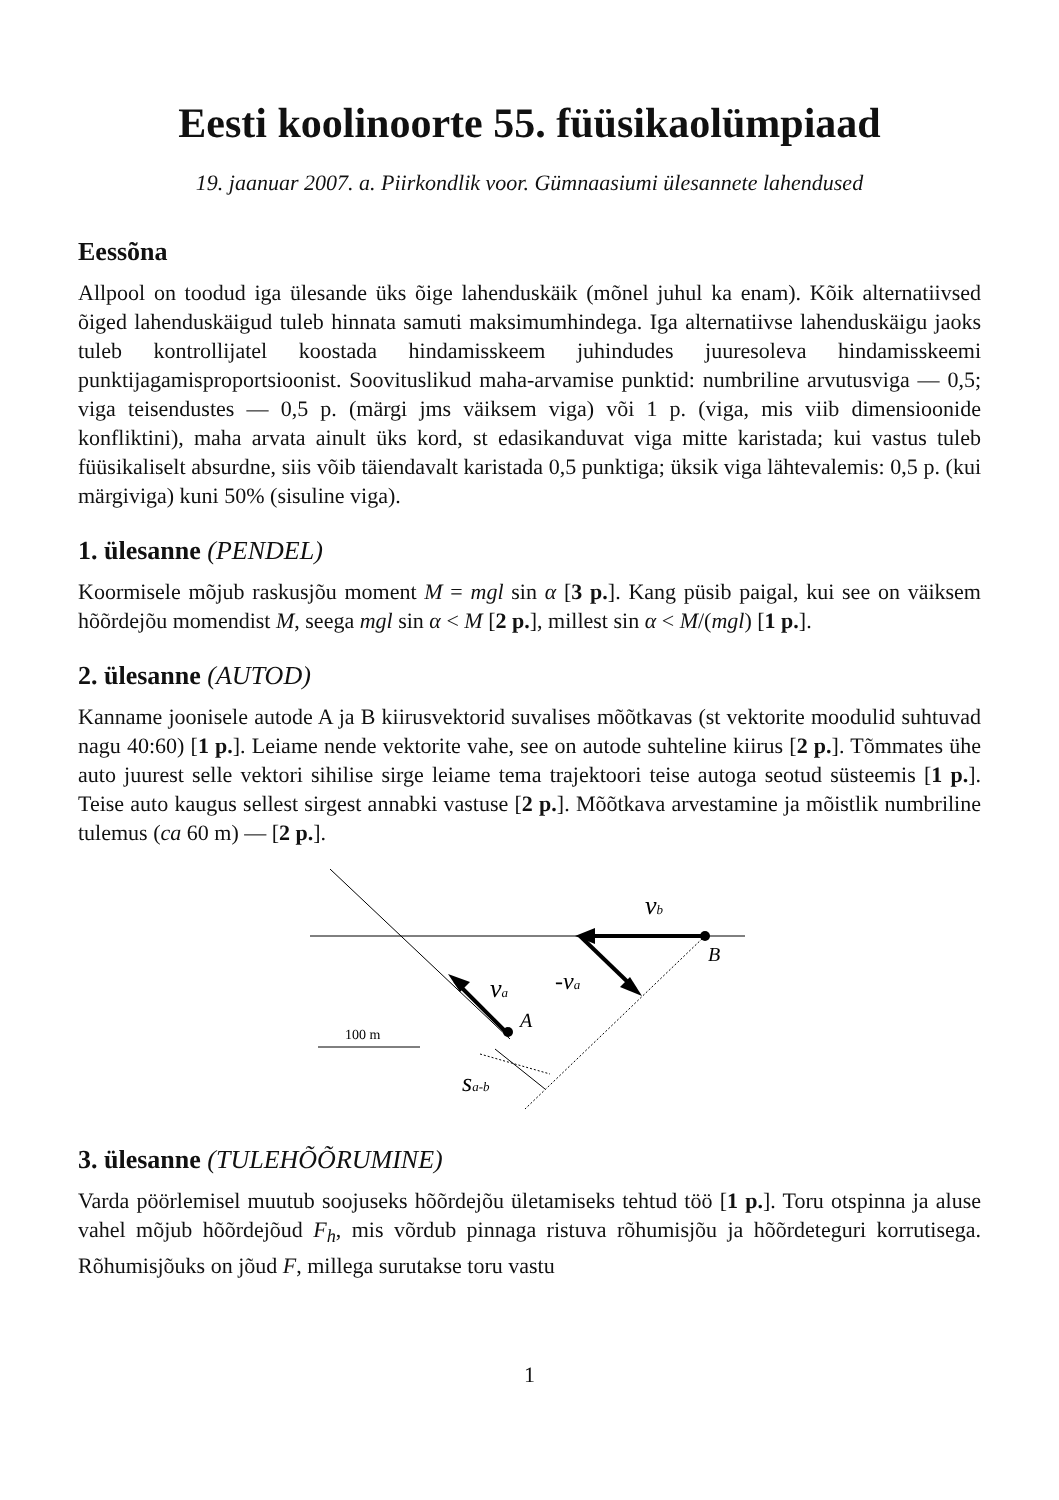Eesti koolinoorte 55. füüsikaolümpiaad
19. jaanuar 2007. a. Piirkondlik voor. Gümnaasiumi ülesannete lahendused
Eessõna
Allpool on toodud iga ülesande üks õige lahenduskäik (mõnel juhul ka enam). Kõik alternatiivsed õiged lahenduskäigud tuleb hinnata samuti maksimumhindega. Iga alternatiivse lahenduskäigu jaoks tuleb kontrollijatel koostada hindamisskeem juhindudes juuresoleva hindamisskeemi punktijagamisproportsioonist. Soovituslikud maha-arvamise punktid: numbriline arvutusviga — 0,5; viga teisendustes — 0,5 p. (märgi jms väiksem viga) või 1 p. (viga, mis viib dimensioonide konfliktini), maha arvata ainult üks kord, st edasikanduvat viga mitte karistada; kui vastus tuleb füüsikaliselt absurdne, siis võib täiendavalt karistada 0,5 punktiga; üksik viga lähtevalemis: 0,5 p. (kui märgiviga) kuni 50% (sisuline viga).
1. ülesanne (PENDEL)
Koormisele mõjub raskusjõu moment M = mgl sin α [3 p.]. Kang püsib paigal, kui see on väiksem hõõrdejõu momendist M, seega mgl sin α < M [2 p.], millest sin α < M/(mgl) [1 p.].
2. ülesanne (AUTOD)
Kanname joonisele autode A ja B kiirusvektorid suvalises mõõtkavas (st vektorite moodulid suhtuvad nagu 40:60) [1 p.]. Leiame nende vektorite vahe, see on autode suhteline kiirus [2 p.]. Tõmmates ühe auto juurest selle vektori sihilise sirge leiame tema trajektoori teise autoga seotud süsteemis [1 p.]. Teise auto kaugus sellest sirgest annabki vastuse [2 p.]. Mõõtkava arvestamine ja mõistlik numbriline tulemus (ca 60 m) — [2 p.].
vb
B
-va
va
A
100 m
sa-b
3. ülesanne (TULEHÕÕRUMINE)
Varda pöörlemisel muutub soojuseks hõõrdejõu ületamiseks tehtud töö [1 p.]. Toru otspinna ja aluse vahel mõjub hõõrdejõud F<sub>h</sub>, mis võrdub pinnaga ristuva rõhumisjõu ja hõõrdeteguri korrutisega. Rõhumisjõuks on jõud F, millega surutakse toru vastu
1